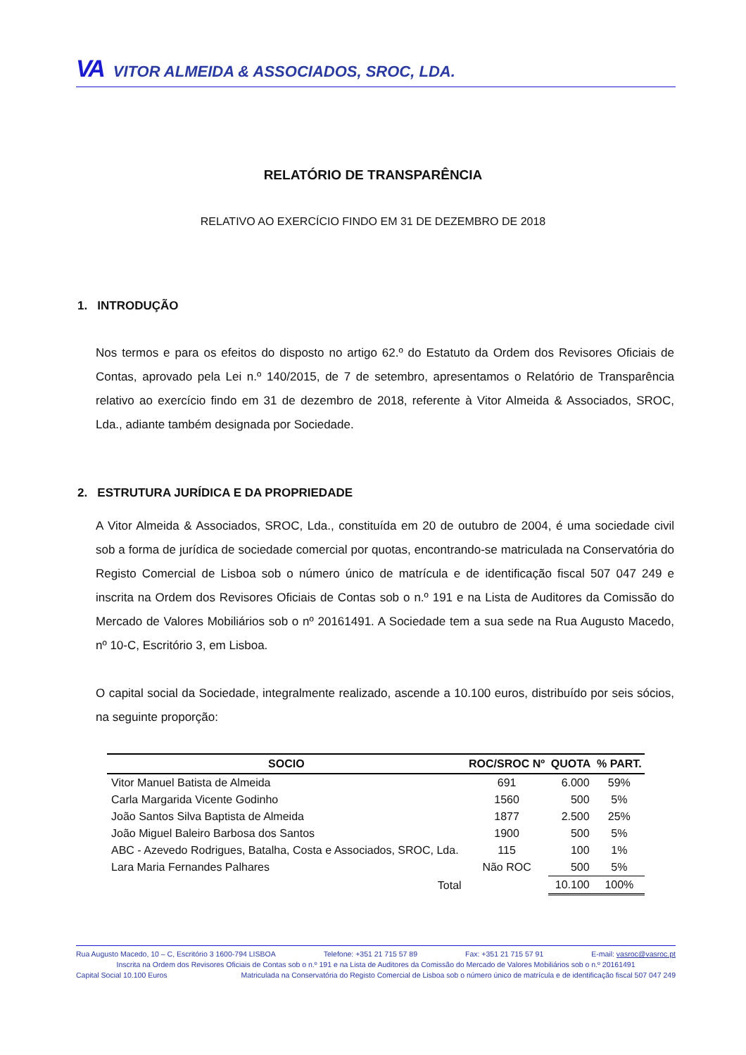VA VITOR ALMEIDA & ASSOCIADOS, SROC, LDA.
RELATÓRIO DE TRANSPARÊNCIA
RELATIVO AO EXERCÍCIO FINDO EM 31 DE DEZEMBRO DE 2018
1. INTRODUÇÃO
Nos termos e para os efeitos do disposto no artigo 62.º do Estatuto da Ordem dos Revisores Oficiais de Contas, aprovado pela Lei n.º 140/2015, de 7 de setembro, apresentamos o Relatório de Transparência relativo ao exercício findo em 31 de dezembro de 2018, referente à Vitor Almeida & Associados, SROC, Lda., adiante também designada por Sociedade.
2. ESTRUTURA JURÍDICA E DA PROPRIEDADE
A Vitor Almeida & Associados, SROC, Lda., constituída em 20 de outubro de 2004, é uma sociedade civil sob a forma de jurídica de sociedade comercial por quotas, encontrando-se matriculada na Conservatória do Registo Comercial de Lisboa sob o número único de matrícula e de identificação fiscal 507 047 249 e inscrita na Ordem dos Revisores Oficiais de Contas sob o n.º 191 e na Lista de Auditores da Comissão do Mercado de Valores Mobiliários sob o nº 20161491. A Sociedade tem a sua sede na Rua Augusto Macedo, nº 10-C, Escritório 3, em Lisboa.
O capital social da Sociedade, integralmente realizado, ascende a 10.100 euros, distribuído por seis sócios, na seguinte proporção:
| SOCIO | ROC/SROC Nº | QUOTA | % PART. |
| --- | --- | --- | --- |
| Vitor Manuel Batista de Almeida | 691 | 6.000 | 59% |
| Carla Margarida Vicente Godinho | 1560 | 500 | 5% |
| João Santos Silva Baptista de Almeida | 1877 | 2.500 | 25% |
| João Miguel Baleiro Barbosa dos Santos | 1900 | 500 | 5% |
| ABC - Azevedo Rodrigues, Batalha, Costa e Associados, SROC, Lda. | 115 | 100 | 1% |
| Lara Maria Fernandes Palhares | Não ROC | 500 | 5% |
| Total | | 10.100 | 100% |
Rua Augusto Macedo, 10 – C, Escritório 3 1600-794 LISBOA Telefone: +351 21 715 57 89 Fax: +351 21 715 57 91 E-mail: vasroc@vasroc.pt
Inscrita na Ordem dos Revisores Oficiais de Contas sob o n.º 191 e na Lista de Auditores da Comissão do Mercado de Valores Mobiliários sob o n.º 20161491
Capital Social 10.100 Euros Matriculada na Conservatória do Registo Comercial de Lisboa sob o número único de matrícula e de identificação fiscal 507 047 249